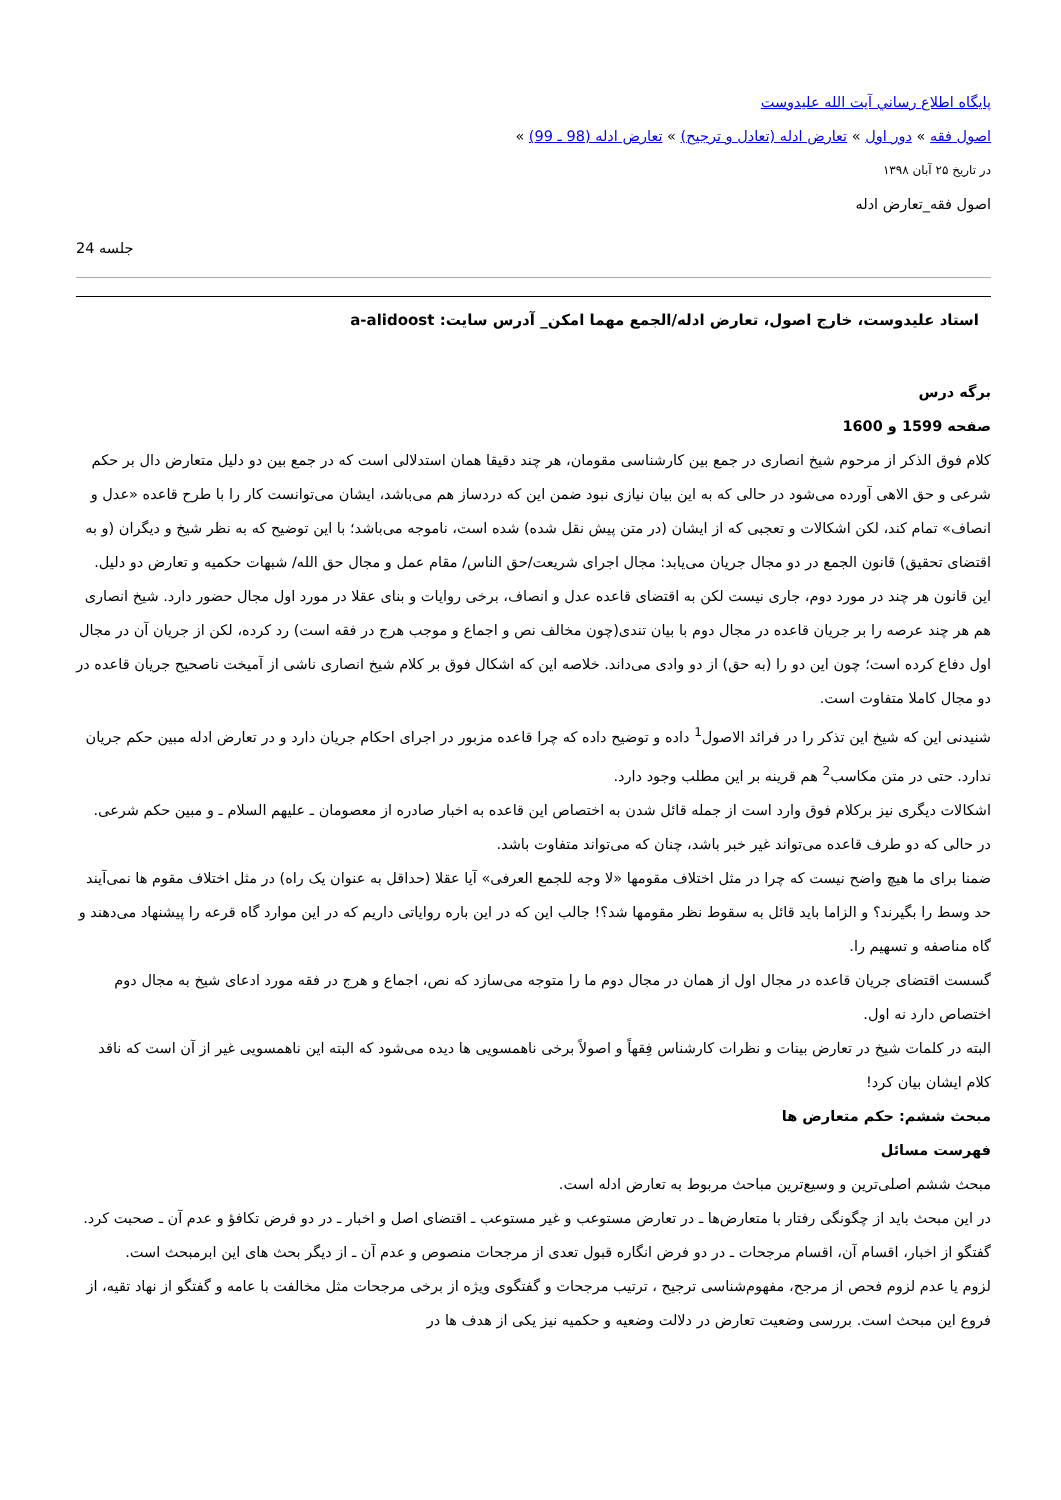پايگاه اطلاع رساني آيت الله عليدوست
اصول فقه » دور اول » تعارض ادله (تعادل و ترجیح) » تعارض ادله (98 ـ 99) »
در تاریخ ۲۵ آبان ۱۳۹۸
اصول فقه_تعارض ادله
جلسه 24
استاد علیدوست، خارج اصول، تعارض ادله/الجمع مهما امکن_ آدرس سایت: a-alidoost
برگه درس
صفحه 1599 و 1600
کلام فوق الذکر از مرحوم شیخ انصاری در جمع بین کارشناسی مقومان، هر چند دقیقا همان استدلالی است که در جمع بین دو دلیل متعارض دال بر حکم شرعی و حق الاهی آورده می‌شود در حالی که به این بیان نیازی نبود ضمن این که دردساز هم می‌باشد، ایشان می‌توانست کار را با طرح قاعده «عدل و انصاف» تمام کند، لکن اشکالات و تعجبی که از ایشان (در متن پیش نقل شده) شده است، ناموجه می‌باشد؛ با این توضیح که به نظر شیخ و دیگران (و به اقتضای تحقیق) قانون الجمع در دو مجال جریان می‌یابد: مجال اجرای شریعت/حق الناس/ مقام عمل و مجال حق الله/ شبهات حکمیه و تعارض دو دلیل. این قانون هر چند در مورد دوم، جاری نیست لکن به اقتضای قاعده عدل و انصاف، برخی روایات و بنای عقلا در مورد اول مجال حضور دارد. شیخ انصاری هم هر چند عرصه را بر جریان قاعده در مجال دوم با بیان تندی(چون مخالف نص و اجماع و موجب هرج در فقه است) رد کرده، لکن از جریان آن در مجال اول دفاع کرده است؛ چون این دو را (به حق) از دو وادی می‌داند. خلاصه این که اشکال فوق بر کلام شیخ انصاری ناشی از آمیخت ناصحیح جریان قاعده در دو مجال کاملا متفاوت است.
شنیدنی این که شیخ این تذکر را در فرائد الاصول<sup>1</sup> داده و توضیح داده که چرا قاعده مزبور در اجرای احکام جریان دارد و در تعارض ادله مبین حکم جریان ندارد. حتی در متن مکاسب<sup>2</sup> هم قرینه بر این مطلب وجود دارد.
اشکالات دیگری نیز برکلام فوق وارد است از جمله قائل شدن به اختصاص این قاعده به اخبار صادره از معصومان ـ علیهم السلام ـ و مبین حکم شرعی. در حالی که دو طرف قاعده می‌تواند غیر خبر باشد، چنان که می‌تواند متفاوت باشد.
ضمنا برای ما هیچ واضح نیست که چرا در مثل اختلاف مقومها «لا وجه للجمع العرفی» آیا عقلا (حداقل به عنوان یک راه) در مثل اختلاف مقوم ها نمی‌آیند حد وسط را بگیرند؟ و الزاما باید قائل به سقوط نظر مقومها شد؟! جالب این که در این باره روایاتی داریم که در این موارد گاه قرعه را پیشنهاد می‌دهند و گاه مناصفه و تسهیم را.
گسست اقتضای جریان قاعده در مجال اول از همان در مجال دوم ما را متوجه می‌سازد که نص، اجماع و هرج در فقه مورد ادعای شیخ به مجال دوم اختصاص دارد نه اول.
البته در کلمات شیخ در تعارض بینات و نظرات کارشناس فِقهاً و اصولاً برخی ناهمسویی ها دیده می‌شود که البته این ناهمسویی غیر از آن است که ناقد کلام ایشان بیان کرد!
مبحث ششم: حکم متعارض ها
فهرست مسائل
مبحث ششم اصلی‌ترین و وسیع‌ترین مباحث مربوط به تعارض ادله است.
در این مبحث باید از چگونگی رفتار با متعارض‌ها ـ در تعارض مستوعب و غیر مستوعب ـ اقتضای اصل و اخبار ـ در دو فرض تکافؤ و عدم آن ـ صحبت کرد.
گفتگو از اخبار، اقسام آن، اقسام مرجحات ـ در دو فرض انگاره قبول تعدی از مرجحات منصوص و عدم آن ـ از دیگر بحث های این ابرمبحث است.
لزوم یا عدم لزوم فحص از مرجح، مفهوم‌شناسی ترجیح ، ترتیب مرجحات و گفتگوی ویژه از برخی مرجحات مثل مخالفت با عامه و گفتگو از نهاد تقیه، از فروع این مبحث است. بررسی وضعیت تعارض در دلالت وضعیه و حکمیه نیز یکی از هدف ها در